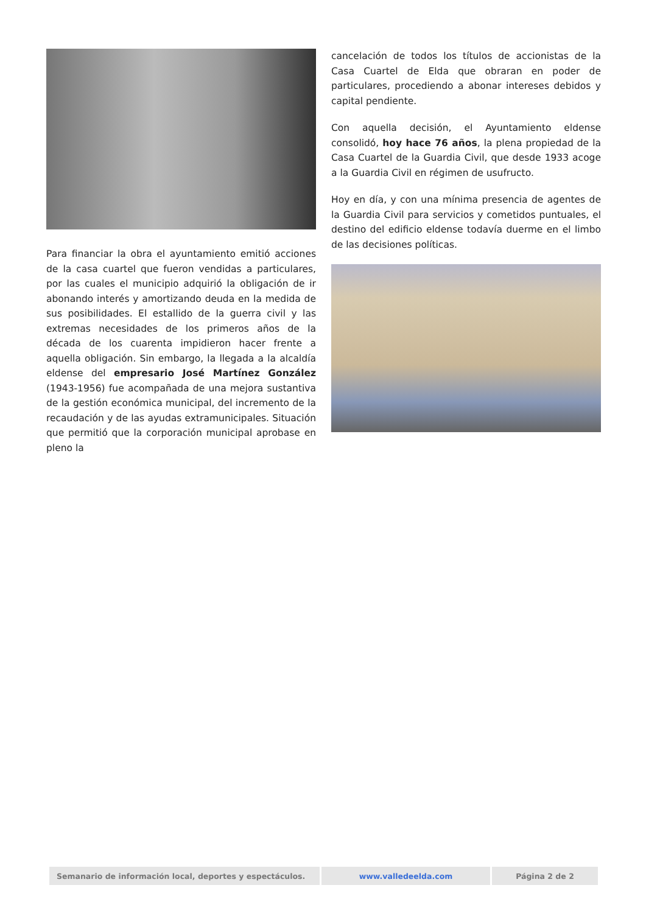Para financiar la obra el ayuntamiento emitió acciones de la casa cuartel que fueron vendidas a particulares, por las cuales el municipio adquirió la obligación de ir abonando interés y amortizando deuda en la medida de sus posibilidades. El estallido de la guerra civil y las extremas necesidades de los primeros años de la década de los cuarenta impidieron hacer frente a aquella obligación. Sin embargo, la llegada a la alcaldía eldense del empresario José Martínez González (1943-1956) fue acompañada de una mejora sustantiva de la gestión económica municipal, del incremento de la recaudación y de las ayudas extramunicipales. Situación que permitió que la corporación municipal aprobase en pleno la
cancelación de todos los títulos de accionistas de la Casa Cuartel de Elda que obraran en poder de particulares, procediendo a abonar intereses debidos y capital pendiente.
Con aquella decisión, el Ayuntamiento eldense consolidó, hoy hace 76 años, la plena propiedad de la Casa Cuartel de la Guardia Civil, que desde 1933 acoge a la Guardia Civil en régimen de usufructo.
Hoy en día, y con una mínima presencia de agentes de la Guardia Civil para servicios y cometidos puntuales, el destino del edificio eldense todavía duerme en el limbo de las decisiones políticas.
| Semanario de información local, deportes y espectáculos. | www.valledeelda.com | Página 2 de 2 |